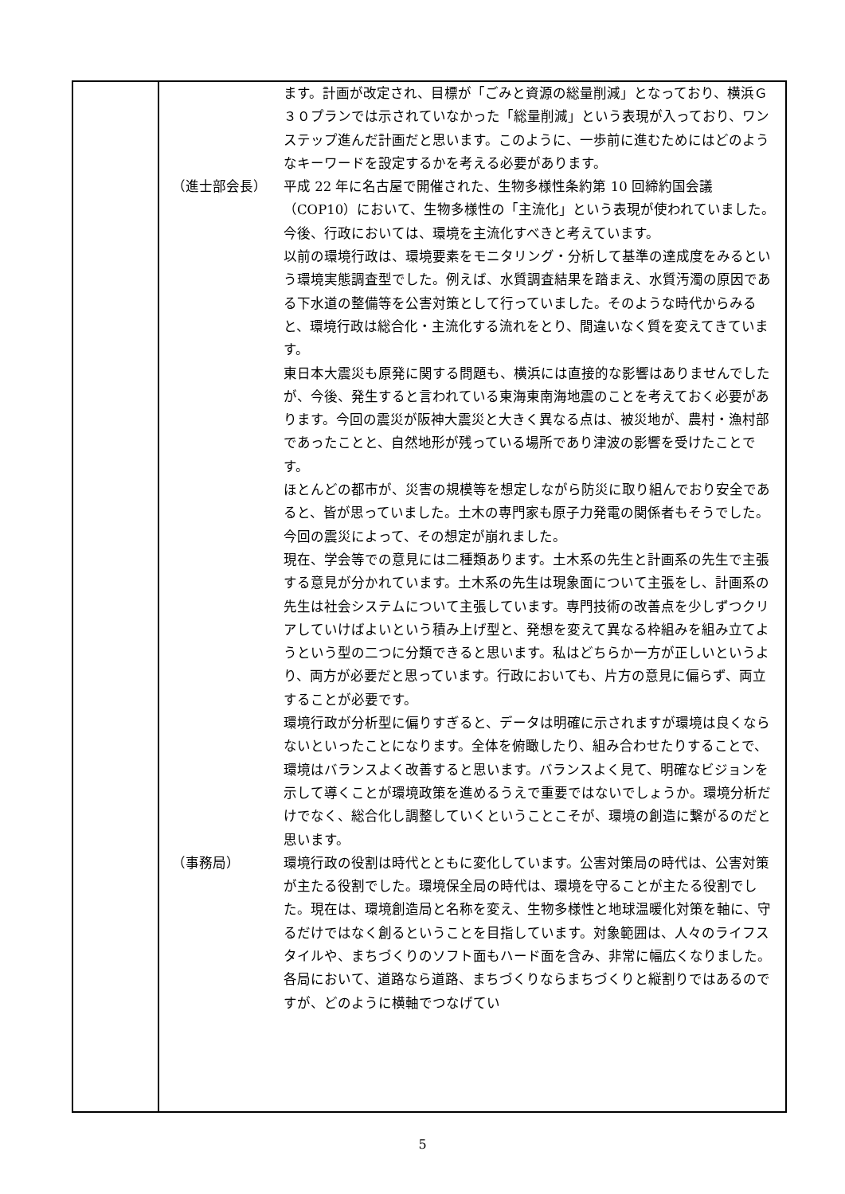| | ます。計画が改定され、目標が「ごみと資源の総量削減」となっており、横浜Ｇ３０プランでは示されていなかった「総量削減」という表現が入っており、ワンステップ進んだ計画だと思います。このように、一歩前に進むためにはどのようなキーワードを設定するかを考える必要があります。 （進士部会長） 平成 22 年に名古屋で開催された、生物多様性条約第 10 回締約国会議（COP10）において、生物多様性の「主流化」という表現が使われていました。今後、行政においては、環境を主流化すべきと考えています。 以前の環境行政は、環境要素をモニタリング・分析して基準の達成度をみるという環境実態調査型でした。例えば、水質調査結果を踏まえ、水質汚濁の原因である下水道の整備等を公害対策として行っていました。そのような時代からみると、環境行政は総合化・主流化する流れをとり、間違いなく質を変えてきています。 東日本大震災も原発に関する問題も、横浜には直接的な影響はありませんでしたが、今後、発生すると言われている東海東南海地震のことを考えておく必要があります。今回の震災が阪神大震災と大きく異なる点は、被災地が、農村・漁村部であったことと、自然地形が残っている場所であり津波の影響を受けたことです。 ほとんどの都市が、災害の規模等を想定しながら防災に取り組んでおり安全であると、皆が思っていました。土木の専門家も原子力発電の関係者もそうでした。今回の震災によって、その想定が崩れました。 現在、学会等での意見には二種類あります。土木系の先生と計画系の先生で主張する意見が分かれています。土木系の先生は現象面について主張をし、計画系の先生は社会システムについて主張しています。専門技術の改善点を少しずつクリアしていけばよいという積み上げ型と、発想を変えて異なる枠組みを組み立てようという型の二つに分類できると思います。私はどちらか一方が正しいというより、両方が必要だと思っています。行政においても、片方の意見に偏らず、両立することが必要です。 環境行政が分析型に偏りすぎると、データは明確に示されますが環境は良くならないといったことになります。全体を俯瞰したり、組み合わせたりすることで、環境はバランスよく改善すると思います。バランスよく見て、明確なビジョンを示して導くことが環境政策を進めるうえで重要ではないでしょうか。環境分析だけでなく、総合化し調整していくということこそが、環境の創造に繋がるのだと思います。 （事務局） 環境行政の役割は時代とともに変化しています。公害対策局の時代は、公害対策が主たる役割でした。環境保全局の時代は、環境を守ることが主たる役割でした。現在は、環境創造局と名称を変え、生物多様性と地球温暖化対策を軸に、守るだけではなく創るということを目指しています。対象範囲は、人々のライフスタイルや、まちづくりのソフト面もハード面を含み、非常に幅広くなりました。各局において、道路なら道路、まちづくりならまちづくりと縦割りではあるのですが、どのように横軸でつなげてい |
5